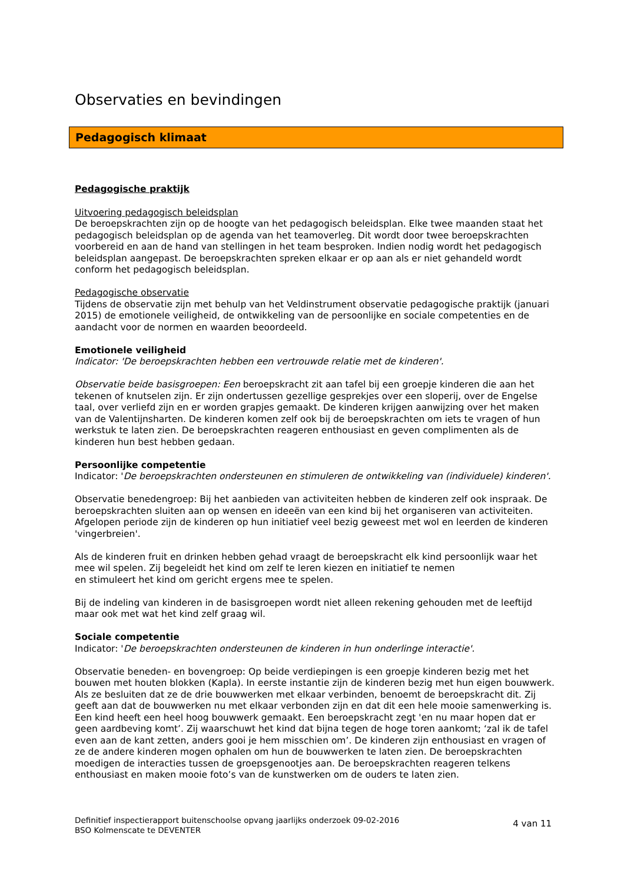Observaties en bevindingen
Pedagogisch klimaat
Pedagogische praktijk
Uitvoering pedagogisch beleidsplan
De beroepskrachten zijn op de hoogte van het pedagogisch beleidsplan. Elke twee maanden staat het pedagogisch beleidsplan op de agenda van het teamoverleg. Dit wordt door twee beroepskrachten voorbereid en aan de hand van stellingen in het team besproken. Indien nodig wordt het pedagogisch beleidsplan aangepast. De beroepskrachten spreken elkaar er op aan als er niet gehandeld wordt conform het pedagogisch beleidsplan.
Pedagogische observatie
Tijdens de observatie zijn met behulp van het Veldinstrument observatie pedagogische praktijk (januari 2015) de emotionele veiligheid, de ontwikkeling van de persoonlijke en sociale competenties en de aandacht voor de normen en waarden beoordeeld.
Emotionele veiligheid
Indicator: 'De beroepskrachten hebben een vertrouwde relatie met de kinderen'.
Observatie beide basisgroepen: Een beroepskracht zit aan tafel bij een groepje kinderen die aan het tekenen of knutselen zijn. Er zijn ondertussen gezellige gesprekjes over een sloperij, over de Engelse taal, over verliefd zijn en er worden grapjes gemaakt. De kinderen krijgen aanwijzing over het maken van de Valentijnsharten. De kinderen komen zelf ook bij de beroepskrachten om iets te vragen of hun werkstuk te laten zien. De beroepskrachten reageren enthousiast en geven complimenten als de kinderen hun best hebben gedaan.
Persoonlijke competentie
Indicator: 'De beroepskrachten ondersteunen en stimuleren de ontwikkeling van (individuele) kinderen'.
Observatie benedengroep: Bij het aanbieden van activiteiten hebben de kinderen zelf ook inspraak. De beroepskrachten sluiten aan op wensen en ideeën van een kind bij het organiseren van activiteiten. Afgelopen periode zijn de kinderen op hun initiatief veel bezig geweest met wol en leerden de kinderen 'vingerbreien'.
Als de kinderen fruit en drinken hebben gehad vraagt de beroepskracht elk kind persoonlijk waar het mee wil spelen. Zij begeleidt het kind om zelf te leren kiezen en initiatief te nemen
en stimuleert het kind om gericht ergens mee te spelen.
Bij de indeling van kinderen in de basisgroepen wordt niet alleen rekening gehouden met de leeftijd maar ook met wat het kind zelf graag wil.
Sociale competentie
Indicator: 'De beroepskrachten ondersteunen de kinderen in hun onderlinge interactie'.
Observatie beneden- en bovengroep: Op beide verdiepingen is een groepje kinderen bezig met het bouwen met houten blokken (Kapla). In eerste instantie zijn de kinderen bezig met hun eigen bouwwerk. Als ze besluiten dat ze de drie bouwwerken met elkaar verbinden, benoemt de beroepskracht dit. Zij geeft aan dat de bouwwerken nu met elkaar verbonden zijn en dat dit een hele mooie samenwerking is. Een kind heeft een heel hoog bouwwerk gemaakt. Een beroepskracht zegt 'en nu maar hopen dat er geen aardbeving komt’. Zij waarschuwt het kind dat bijna tegen de hoge toren aankomt; ‘zal ik de tafel even aan de kant zetten, anders gooi je hem misschien om’. De kinderen zijn enthousiast en vragen of ze de andere kinderen mogen ophalen om hun de bouwwerken te laten zien. De beroepskrachten moedigen de interacties tussen de groepsgenootjes aan. De beroepskrachten reageren telkens enthousiast en maken mooie foto’s van de kunstwerken om de ouders te laten zien.
4 van 11
Definitief inspectierapport buitenschoolse opvang jaarlijks onderzoek 09-02-2016
BSO Kolmenscate te DEVENTER